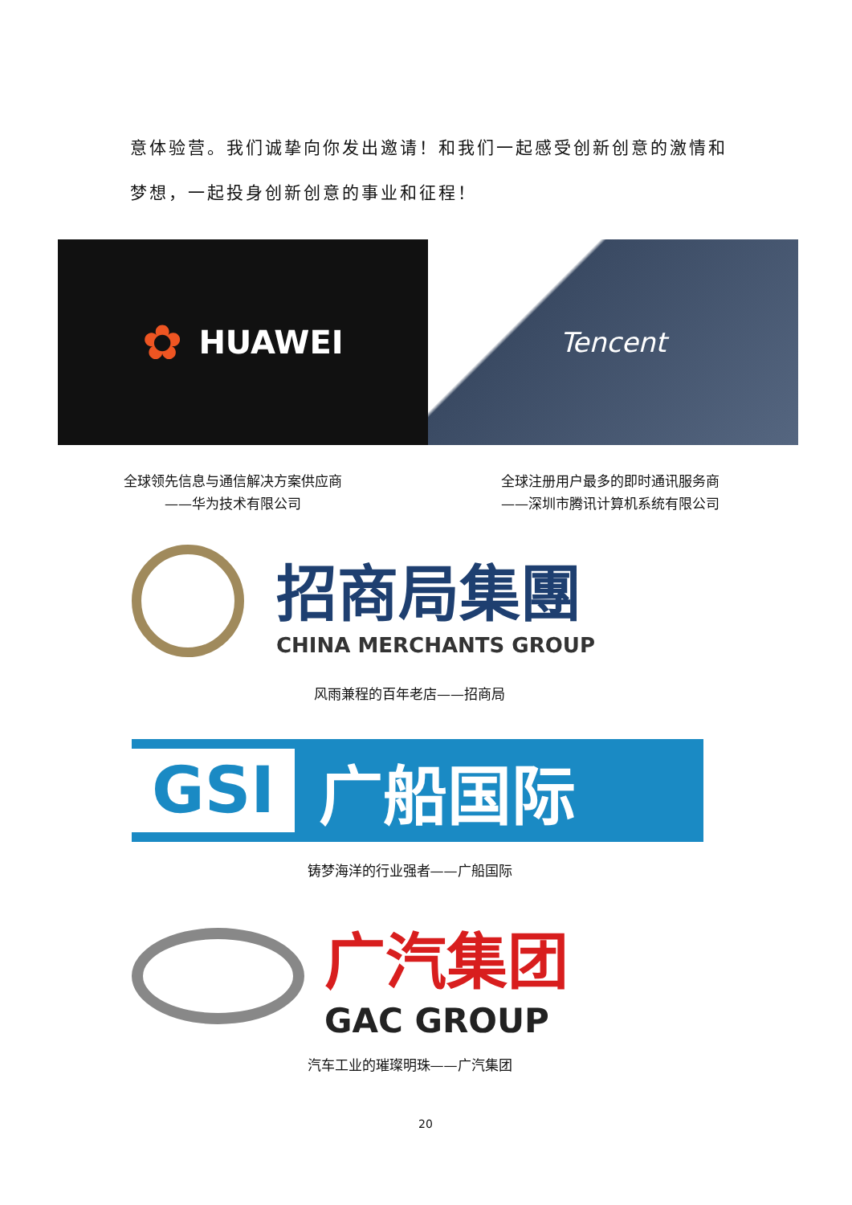意体验营。我们诚挚向你发出邀请！和我们一起感受创新创意的激情和梦想，一起投身创新创意的事业和征程！
✿ HUAWEI
Tencent
全球领先信息与通信解决方案供应商
——华为技术有限公司
全球注册用户最多的即时通讯服务商
——深圳市腾讯计算机系统有限公司
招商局集團
CHINA MERCHANTS GROUP
风雨兼程的百年老店——招商局
GSI
广船国际
铸梦海洋的行业强者——广船国际
广汽集团
GAC GROUP
汽车工业的璀璨明珠——广汽集团
20